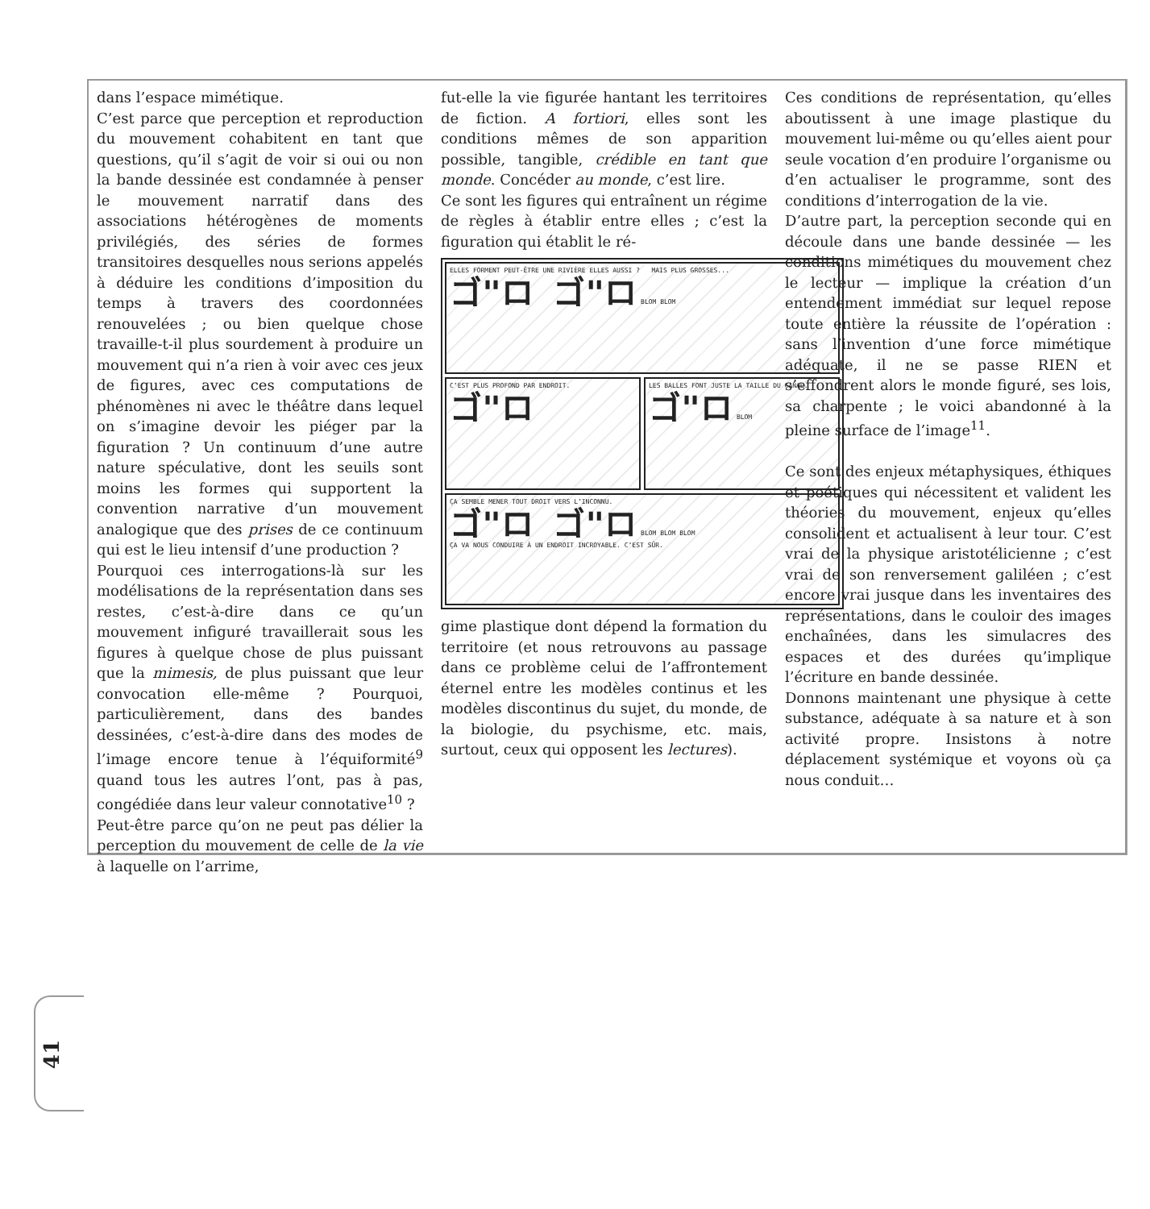41
dans l’espace mimétique.
C’est parce que perception et reproduction du mouvement cohabitent en tant que questions, qu’il s’agit de voir si oui ou non la bande dessinée est condamnée à penser le mouvement narratif dans des associations hétérogènes de moments privilégiés, des séries de formes transitoires desquelles nous serions appelés à déduire les conditions d’imposition du temps à travers des coordonnées renouvelées ; ou bien quelque chose travaille-t-il plus sourdement à produire un mouvement qui n’a rien à voir avec ces jeux de figures, avec ces computations de phénomènes ni avec le théâtre dans lequel on s’imagine devoir les piéger par la figuration ? Un continuum d’une autre nature spéculative, dont les seuils sont moins les formes qui supportent la convention narrative d’un mouvement analogique que des prises de ce continuum qui est le lieu intensif d’une production ?
Pourquoi ces interrogations-là sur les modélisations de la représentation dans ses restes, c’est-à-dire dans ce qu’un mouvement infiguré travaillerait sous les figures à quelque chose de plus puissant que la mimesis, de plus puissant que leur convocation elle-même ? Pourquoi, particulièrement, dans des bandes dessinées, c’est-à-dire dans des modes de l’image encore tenue à l’équiformité<sup>9</sup> quand tous les autres l’ont, pas à pas, congédiée dans leur valeur connotative<sup>10</sup> ?
Peut-être parce qu’on ne peut pas délier la perception du mouvement de celle de la vie à laquelle on l’arrime,
fut-elle la vie figurée hantant les territoires de fiction. A fortiori, elles sont les conditions mêmes de son apparition possible, tangible, crédible en tant que monde. Concéder au monde, c’est lire.
Ce sont les figures qui entraînent un régime de règles à établir entre elles ; c’est la figuration qui établit le ré-
ELLES FORMENT PEUT-ÊTRE UNE RIVIÈRE ELLES AUSSI ? MAIS PLUS GROSSES...
ゴ"ロ ゴ"ロ BLOM BLOM
C’EST PLUS PROFOND PAR ENDROIT.
ゴ"ロ
LES BALLES FONT JUSTE LA TAILLE DU CANAL.
ゴ"ロ BLOM
ÇA SEMBLE MENER TOUT DROIT VERS L’INCONNU.
ゴ"ロ ゴ"ロ BLOM BLOM BLOM
ÇA VA NOUS CONDUIRE À UN ENDROIT INCROYABLE. C’EST SÛR.
gime plastique dont dépend la formation du territoire (et nous retrouvons au passage dans ce problème celui de l’affrontement éternel entre les modèles continus et les modèles discontinus du sujet, du monde, de la biologie, du psychisme, etc. mais, surtout, ceux qui opposent les lectures).
Ces conditions de représentation, qu’elles aboutissent à une image plastique du mouvement lui-même ou qu’elles aient pour seule vocation d’en produire l’organisme ou d’en actualiser le programme, sont des conditions d’interrogation de la vie.
D’autre part, la perception seconde qui en découle dans une bande dessinée — les conditions mimétiques du mouvement chez le lecteur — implique la création d’un entendement immédiat sur lequel repose toute entière la réussite de l’opération : sans l’invention d’une force mimétique adéquate, il ne se passe RIEN et s’effondrent alors le monde figuré, ses lois, sa charpente ; le voici abandonné à la pleine surface de l’image<sup>11</sup>.
Ce sont des enjeux métaphysiques, éthiques et poétiques qui nécessitent et valident les théories du mouvement, enjeux qu’elles consolident et actualisent à leur tour. C’est vrai de la physique aristotélicienne ; c’est vrai de son renversement galiléen ; c’est encore vrai jusque dans les inventaires des représentations, dans le couloir des images enchaînées, dans les simulacres des espaces et des durées qu’implique l’écriture en bande dessinée.
Donnons maintenant une physique à cette substance, adéquate à sa nature et à son activité propre. Insistons à notre déplacement systémique et voyons où ça nous conduit…